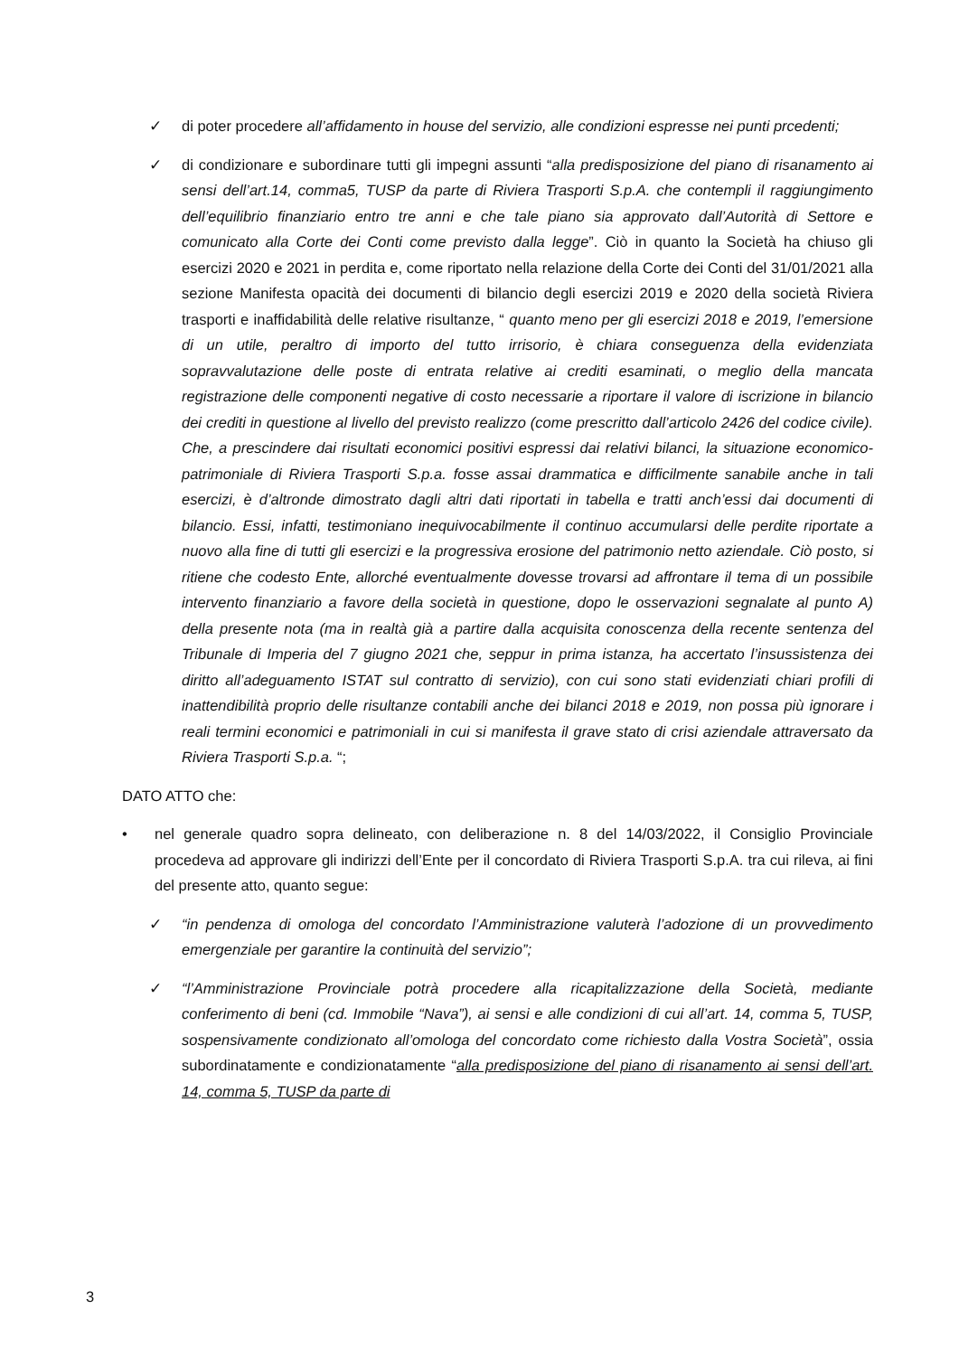✓ di poter procedere all’affidamento in house del servizio, alle condizioni espresse nei punti prcedenti;
✓ di condizionare e subordinare tutti gli impegni assunti “alla predisposizione del piano di risanamento ai sensi dell’art.14, comma5, TUSP da parte di Riviera Trasporti S.p.A. che contempli il raggiungimento dell’equilibrio finanziario entro tre anni e che tale piano sia approvato dall’Autorità di Settore e comunicato alla Corte dei Conti come previsto dalla legge”. Ciò in quanto la Società ha chiuso gli esercizi 2020 e 2021 in perdita e, come riportato nella relazione della Corte dei Conti del 31/01/2021 alla sezione Manifesta opacità dei documenti di bilancio degli esercizi 2019 e 2020 della società Riviera trasporti e inaffidabilità delle relative risultanze, “ quanto meno per gli esercizi 2018 e 2019, l’emersione di un utile, peraltro di importo del tutto irrisorio, è chiara conseguenza della evidenziata sopravvalutazione delle poste di entrata relative ai crediti esaminati, o meglio della mancata registrazione delle componenti negative di costo necessarie a riportare il valore di iscrizione in bilancio dei crediti in questione al livello del previsto realizzo (come prescritto dall’articolo 2426 del codice civile). Che, a prescindere dai risultati economici positivi espressi dai relativi bilanci, la situazione economico-patrimoniale di Riviera Trasporti S.p.a. fosse assai drammatica e difficilmente sanabile anche in tali esercizi, è d’altronde dimostrato dagli altri dati riportati in tabella e tratti anch’essi dai documenti di bilancio. Essi, infatti, testimoniano inequivocabilmente il continuo accumularsi delle perdite riportate a nuovo alla fine di tutti gli esercizi e la progressiva erosione del patrimonio netto aziendale. Ciò posto, si ritiene che codesto Ente, allorché eventualmente dovesse trovarsi ad affrontare il tema di un possibile intervento finanziario a favore della società in questione, dopo le osservazioni segnalate al punto A) della presente nota (ma in realtà già a partire dalla acquisita conoscenza della recente sentenza del Tribunale di Imperia del 7 giugno 2021 che, seppur in prima istanza, ha accertato l’insussistenza dei diritto all’adeguamento ISTAT sul contratto di servizio), con cui sono stati evidenziati chiari profili di inattendibilità proprio delle risultanze contabili anche dei bilanci 2018 e 2019, non possa più ignorare i reali termini economici e patrimoniali in cui si manifesta il grave stato di crisi aziendale attraversato da Riviera Trasporti S.p.a. “;
DATO ATTO che:
• nel generale quadro sopra delineato, con deliberazione n. 8 del 14/03/2022, il Consiglio Provinciale procedeva ad approvare gli indirizzi dell’Ente per il concordato di Riviera Trasporti S.p.A. tra cui rileva, ai fini del presente atto, quanto segue:
✓ “in pendenza di omologa del concordato l’Amministrazione valuterà l’adozione di un provvedimento emergenziale per garantire la continuità del servizio”;
✓ “l’Amministrazione Provinciale potrà procedere alla ricapitalizzazione della Società, mediante conferimento di beni (cd. Immobile “Nava”), ai sensi e alle condizioni di cui all’art. 14, comma 5, TUSP, sospensivamente condizionato all’omologa del concordato come richiesto dalla Vostra Società”, ossia subordinatamente e condizionatamente “alla predisposizione del piano di risanamento ai sensi dell’art. 14, comma 5, TUSP da parte di
3